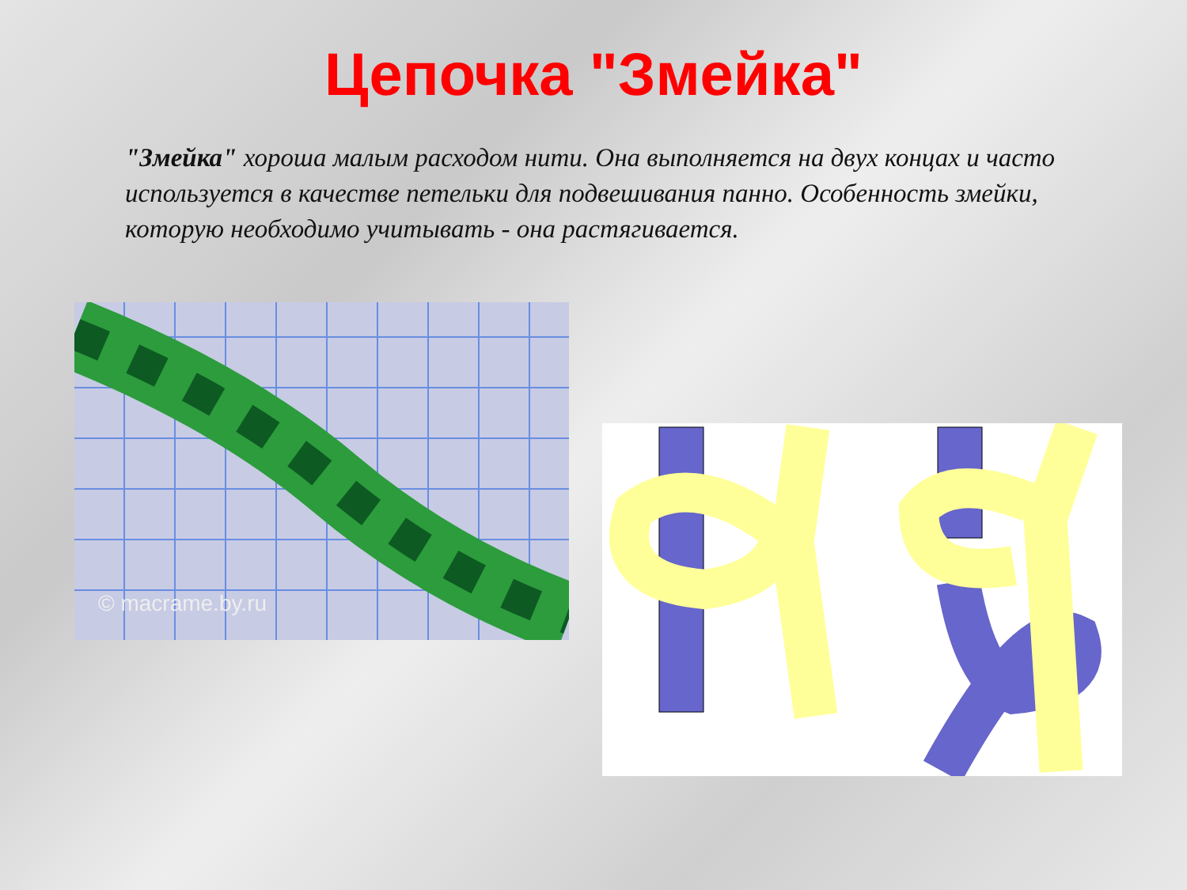Цепочка "Змейка"
"Змейка" хороша малым расходом нити. Она выполняется на двух концах и часто используется в качестве петельки для подвешивания панно. Особенность змейки, которую необходимо учитывать - она растягивается.
© macrame.by.ru